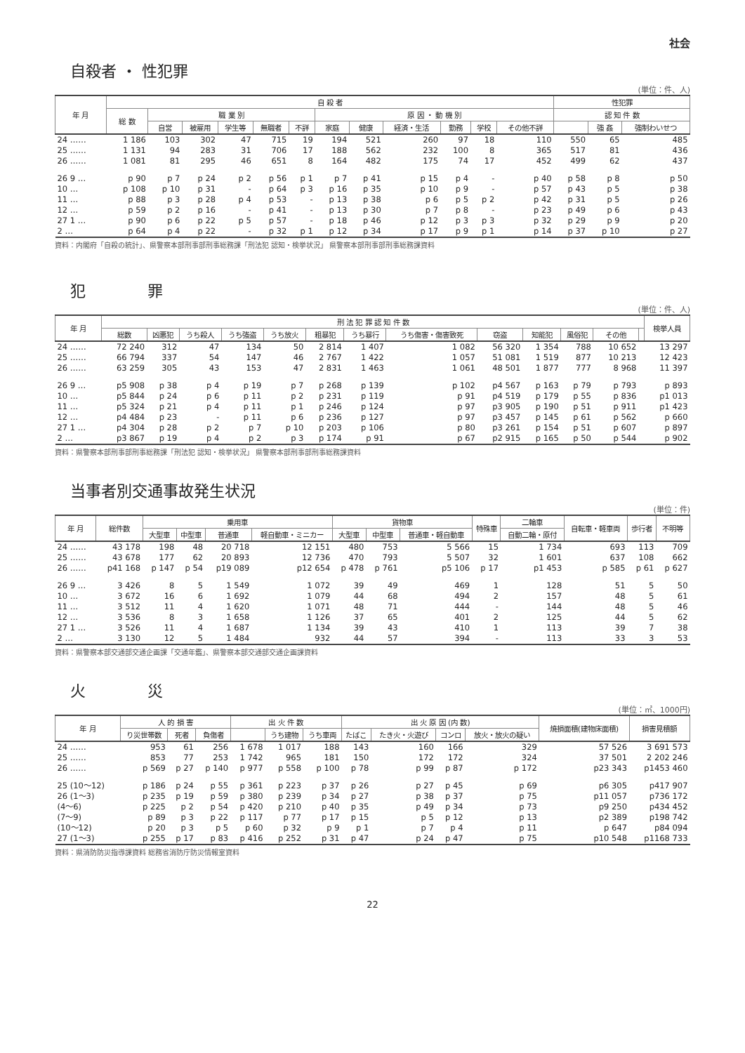社会
自殺者 ・ 性犯罪
(単位：件、人)
| 年 月 | 自 殺 者 | | | | | | | | | | | | 性犯罪 | | |
| --- | --- | --- | --- | --- | --- | --- | --- | --- | --- | --- | --- | --- | --- | --- | --- |
| | 総 数 | 職 業 別 | | | | | 原 因 ・ 動 機 別 | | | | | | 認 知 件 数 | | |
| | | 自営 | 被雇用 | 学生等 | 無職者 | 不詳 | 家庭 | 健康 | 経済・生活 | 勤務 | 学校 | その他不詳 | | 強 姦 | 強制わいせつ |
| 24 …… | 1 186 | 103 | 302 | 47 | 715 | 19 | 194 | 521 | 260 | 97 | 18 | 110 | 550 | 65 | 485 |
| 25 …… | 1 131 | 94 | 283 | 31 | 706 | 17 | 188 | 562 | 232 | 100 | 8 | 365 | 517 | 81 | 436 |
| 26 …… | 1 081 | 81 | 295 | 46 | 651 | 8 | 164 | 482 | 175 | 74 | 17 | 452 | 499 | 62 | 437 |
| 26 9 … | p 90 | p 7 | p 24 | p 2 | p 56 | p 1 | p 7 | p 41 | p 15 | p 4 | - | p 40 | p 58 | p 8 | p 50 |
| 10 … | p 108 | p 10 | p 31 | - | p 64 | p 3 | p 16 | p 35 | p 10 | p 9 | - | p 57 | p 43 | p 5 | p 38 |
| 11 … | p 88 | p 3 | p 28 | p 4 | p 53 | - | p 13 | p 38 | p 6 | p 5 | p 2 | p 42 | p 31 | p 5 | p 26 |
| 12 … | p 59 | p 2 | p 16 | - | p 41 | - | p 13 | p 30 | p 7 | p 8 | - | p 23 | p 49 | p 6 | p 43 |
| 27 1 … | p 90 | p 6 | p 22 | p 5 | p 57 | - | p 18 | p 46 | p 12 | p 3 | p 3 | p 32 | p 29 | p 9 | p 20 |
| 2 … | p 64 | p 4 | p 22 | - | p 32 | p 1 | p 12 | p 34 | p 17 | p 9 | p 1 | p 14 | p 37 | p 10 | p 27 |
資料：内閣府「自殺の統計」、県警察本部刑事部刑事総務課「刑法犯 認知・検挙状況」 県警察本部刑事部刑事総務課資料
犯　　　　罪
(単位：件、人)
| 年 月 | 刑 法 犯 罪 認 知 件 数 | | | | | | | | | | | | | 検挙人員 |
| --- | --- | --- | --- | --- | --- | --- | --- | --- | --- | --- | --- | --- | --- | --- |
| | 総数 | 凶悪犯 | うち殺人 | うち強盗 | うち放火 | 粗暴犯 | うち暴行 | うち傷害・傷害致死 | 窃盗 | 知能犯 | 風俗犯 | その他 | | |
| 24 …… | 72 240 | 312 | 47 | 134 | 50 | 2 814 | 1 407 | 1 082 | 56 320 | 1 354 | 788 | 10 652 | | 13 297 |
| 25 …… | 66 794 | 337 | 54 | 147 | 46 | 2 767 | 1 422 | 1 057 | 51 081 | 1 519 | 877 | 10 213 | | 12 423 |
| 26 …… | 63 259 | 305 | 43 | 153 | 47 | 2 831 | 1 463 | 1 061 | 48 501 | 1 877 | 777 | 8 968 | | 11 397 |
| 26 9 … | p5 908 | p 38 | p 4 | p 19 | p 7 | p 268 | p 139 | p 102 | p4 567 | p 163 | p 79 | p 793 | | p 893 |
| 10 … | p5 844 | p 24 | p 6 | p 11 | p 2 | p 231 | p 119 | p 91 | p4 519 | p 179 | p 55 | p 836 | | p1 013 |
| 11 … | p5 324 | p 21 | p 4 | p 11 | p 1 | p 246 | p 124 | p 97 | p3 905 | p 190 | p 51 | p 911 | | p1 423 |
| 12 … | p4 484 | p 23 | - | p 11 | p 6 | p 236 | p 127 | p 97 | p3 457 | p 145 | p 61 | p 562 | | p 660 |
| 27 1 … | p4 304 | p 28 | p 2 | p 7 | p 10 | p 203 | p 106 | p 80 | p3 261 | p 154 | p 51 | p 607 | | p 897 |
| 2 … | p3 867 | p 19 | p 4 | p 2 | p 3 | p 174 | p 91 | p 67 | p2 915 | p 165 | p 50 | p 544 | | p 902 |
資料：県警察本部刑事部刑事総務課「刑法犯 認知・検挙状況」 県警察本部刑事部刑事総務課資料
当事者別交通事故発生状況
(単位：件)
| 年 月 | 総件数 | 乗用車 | | | | 貨物車 | | | 特殊車 | 二輪車 | 自転車・軽車両 | 歩行者 | 不明等 |
| --- | --- | --- | --- | --- | --- | --- | --- | --- | --- | --- | --- | --- | --- |
| | | 大型車 | 中型車 | 普通車 | 軽自動車・ミニカー | 大型車 | 中型車 | 普通車・軽自動車 | | 自動二輪・原付 | | | |
| 24 …… | 43 178 | 198 | 48 | 20 718 | 12 151 | 480 | 753 | 5 566 | 15 | 1 734 | 693 | 113 | 709 |
| 25 …… | 43 678 | 177 | 62 | 20 893 | 12 736 | 470 | 793 | 5 507 | 32 | 1 601 | 637 | 108 | 662 |
| 26 …… | p41 168 | p 147 | p 54 | p19 089 | p12 654 | p 478 | p 761 | p5 106 | p 17 | p1 453 | p 585 | p 61 | p 627 |
| 26 9 … | 3 426 | 8 | 5 | 1 549 | 1 072 | 39 | 49 | 469 | 1 | 128 | 51 | 5 | 50 |
| 10 … | 3 672 | 16 | 6 | 1 692 | 1 079 | 44 | 68 | 494 | 2 | 157 | 48 | 5 | 61 |
| 11 … | 3 512 | 11 | 4 | 1 620 | 1 071 | 48 | 71 | 444 | - | 144 | 48 | 5 | 46 |
| 12 … | 3 536 | 8 | 3 | 1 658 | 1 126 | 37 | 65 | 401 | 2 | 125 | 44 | 5 | 62 |
| 27 1 … | 3 526 | 11 | 4 | 1 687 | 1 134 | 39 | 43 | 410 | 1 | 113 | 39 | 7 | 38 |
| 2 … | 3 130 | 12 | 5 | 1 484 | 932 | 44 | 57 | 394 | - | 113 | 33 | 3 | 53 |
資料：県警察本部交通部交通企画課「交通年鑑」、県警察本部交通部交通企画課資料
火　　　　災
(単位：㎡、1000円)
| 年 月 | 人 的 損 害 | | | 出 火 件 数 | | | 出 火 原 因 (内 数) | | | | 焼損面積(建物床面積) | 損害見積額 |
| --- | --- | --- | --- | --- | --- | --- | --- | --- | --- | --- | --- | --- |
| | り災世帯数 | 死者 | 負傷者 | | うち建物 | うち車両 | たばこ | たき火・火遊び | コンロ | 放火・放火の疑い | | |
| 24 …… | 953 | 61 | 256 | 1 678 | 1 017 | 188 | 143 | 160 | 166 | 329 | 57 526 | 3 691 573 |
| 25 …… | 853 | 77 | 253 | 1 742 | 965 | 181 | 150 | 172 | 172 | 324 | 37 501 | 2 202 246 |
| 26 …… | p 569 | p 27 | p 140 | p 977 | p 558 | p 100 | p 78 | p 99 | p 87 | p 172 | p23 343 | p1453 460 |
| 25 (10～12) | p 186 | p 24 | p 55 | p 361 | p 223 | p 37 | p 26 | p 27 | p 45 | p 69 | p6 305 | p417 907 |
| 26 (1～3) | p 235 | p 19 | p 59 | p 380 | p 239 | p 34 | p 27 | p 38 | p 37 | p 75 | p11 057 | p736 172 |
| (4～6) | p 225 | p 2 | p 54 | p 420 | p 210 | p 40 | p 35 | p 49 | p 34 | p 73 | p9 250 | p434 452 |
| (7～9) | p 89 | p 3 | p 22 | p 117 | p 77 | p 17 | p 15 | p 5 | p 12 | p 13 | p2 389 | p198 742 |
| (10～12) | p 20 | p 3 | p 5 | p 60 | p 32 | p 9 | p 1 | p 7 | p 4 | p 11 | p 647 | p84 094 |
| 27 (1～3) | p 255 | p 17 | p 83 | p 416 | p 252 | p 31 | p 47 | p 24 | p 47 | p 75 | p10 548 | p1168 733 |
資料：県消防防災指導課資料 総務省消防庁防災情報室資料
22